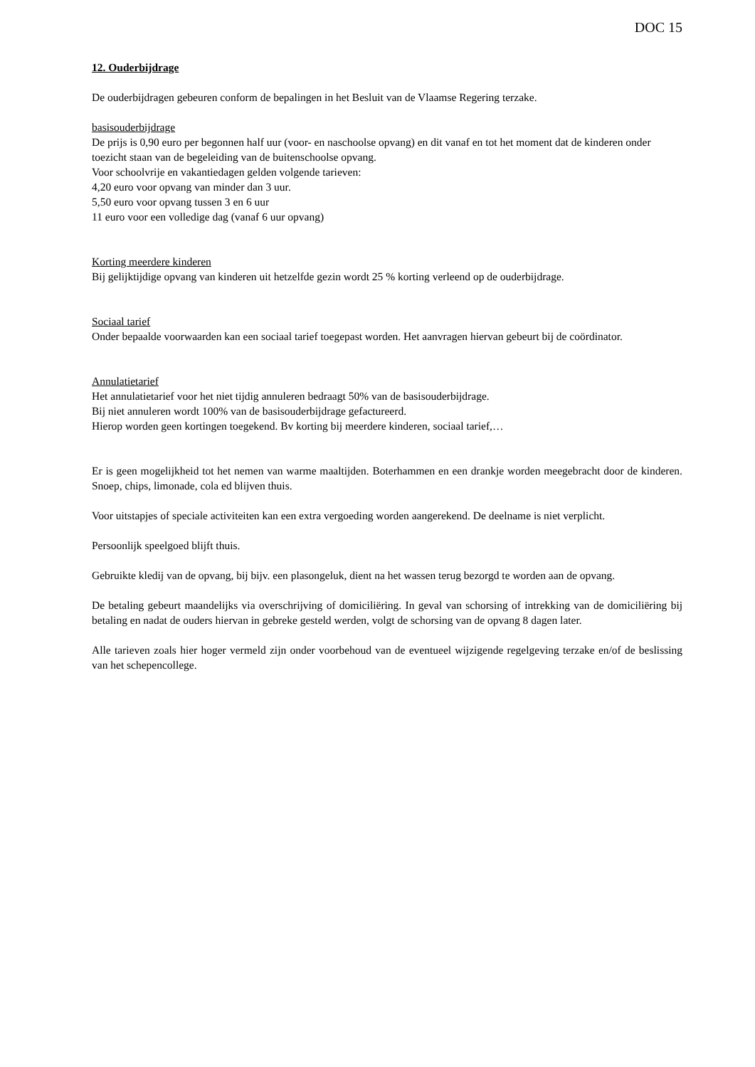DOC 15
12. Ouderbijdrage
De ouderbijdragen gebeuren conform de bepalingen in het Besluit van de Vlaamse Regering terzake.
basisouderbijdrage
De prijs is 0,90 euro per begonnen half uur (voor- en naschoolse opvang) en dit vanaf en tot het moment dat de kinderen onder toezicht staan van de begeleiding van de buitenschoolse opvang.
Voor schoolvrije en vakantiedagen gelden volgende tarieven:
4,20 euro voor opvang van minder dan 3 uur.
5,50 euro voor opvang tussen 3 en 6 uur
11 euro voor een volledige dag (vanaf 6 uur opvang)
Korting meerdere kinderen
Bij gelijktijdige opvang van kinderen uit hetzelfde gezin wordt 25 % korting verleend op de ouderbijdrage.
Sociaal tarief
Onder bepaalde voorwaarden kan een sociaal tarief toegepast worden. Het aanvragen hiervan gebeurt bij de coördinator.
Annulatietarief
Het annulatietarief voor het niet tijdig annuleren bedraagt 50% van de basisouderbijdrage.
Bij niet annuleren wordt 100% van de basisouderbijdrage gefactureerd.
Hierop worden geen kortingen toegekend. Bv korting bij meerdere kinderen, sociaal tarief,…
Er is geen mogelijkheid tot het nemen van warme maaltijden. Boterhammen en een drankje worden meegebracht door de kinderen. Snoep, chips, limonade, cola ed blijven thuis.
Voor uitstapjes of speciale activiteiten kan een extra vergoeding worden aangerekend. De deelname is niet verplicht.
Persoonlijk speelgoed blijft thuis.
Gebruikte kledij van de opvang, bij bijv. een plasongeluk, dient na het wassen terug bezorgd te worden aan de opvang.
De betaling gebeurt maandelijks via overschrijving of domiciliëring. In geval van schorsing of intrekking van de domiciliëring bij betaling en nadat de ouders hiervan in gebreke gesteld werden, volgt de schorsing van de opvang 8 dagen later.
Alle tarieven zoals hier hoger vermeld zijn onder voorbehoud van de eventueel wijzigende regelgeving terzake en/of de beslissing van het schepencollege.